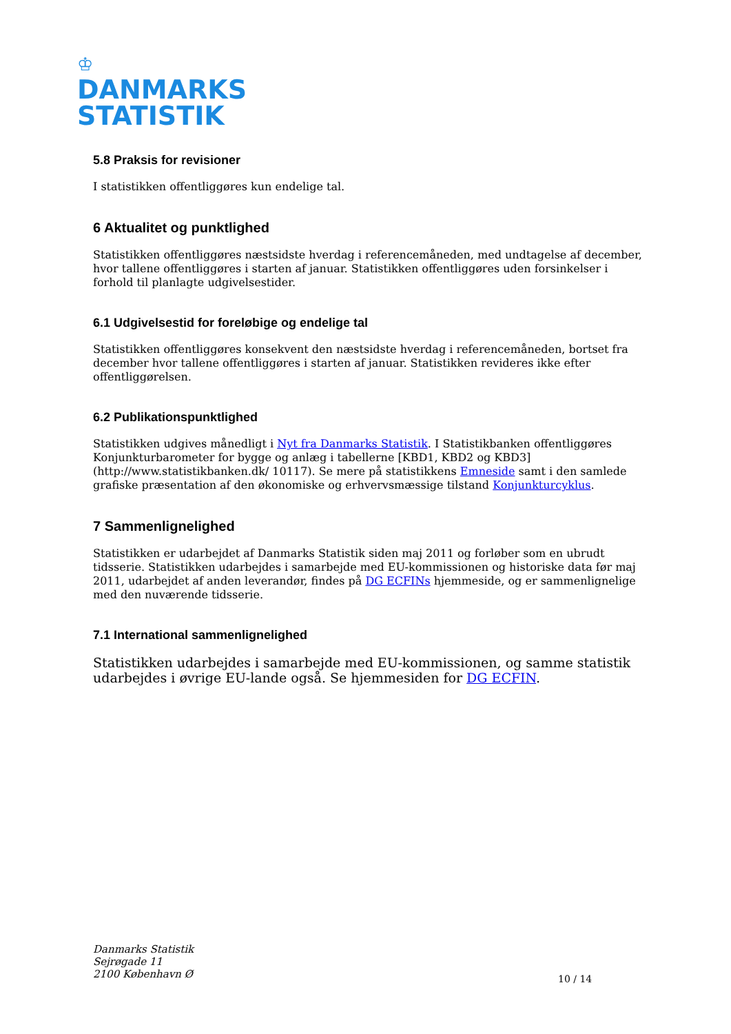♔
DANMARKS
STATISTIK
5.8 Praksis for revisioner
I statistikken offentliggøres kun endelige tal.
6 Aktualitet og punktlighed
Statistikken offentliggøres næstsidste hverdag i referencemåneden, med undtagelse af december, hvor tallene offentliggøres i starten af januar. Statistikken offentliggøres uden forsinkelser i forhold til planlagte udgivelsestider.
6.1 Udgivelsestid for foreløbige og endelige tal
Statistikken offentliggøres konsekvent den næstsidste hverdag i referencemåneden, bortset fra december hvor tallene offentliggøres i starten af januar. Statistikken revideres ikke efter offentliggørelsen.
6.2 Publikationspunktlighed
Statistikken udgives månedligt i Nyt fra Danmarks Statistik. I Statistikbanken offentliggøres Konjunkturbarometer for bygge og anlæg i tabellerne [KBD1, KBD2 og KBD3] (http://www.statistikbanken.dk/ 10117). Se mere på statistikkens Emneside samt i den samlede grafiske præsentation af den økonomiske og erhvervsmæssige tilstand Konjunkturcyklus.
7 Sammenlignelighed
Statistikken er udarbejdet af Danmarks Statistik siden maj 2011 og forløber som en ubrudt tidsserie. Statistikken udarbejdes i samarbejde med EU-kommissionen og historiske data før maj 2011, udarbejdet af anden leverandør, findes på DG ECFINs hjemmeside, og er sammenlignelige med den nuværende tidsserie.
7.1 International sammenlignelighed
Statistikken udarbejdes i samarbejde med EU-kommissionen, og samme statistik udarbejdes i øvrige EU-lande også. Se hjemmesiden for DG ECFIN.
Danmarks Statistik
Sejrøgade 11
2100 København Ø
10 / 14